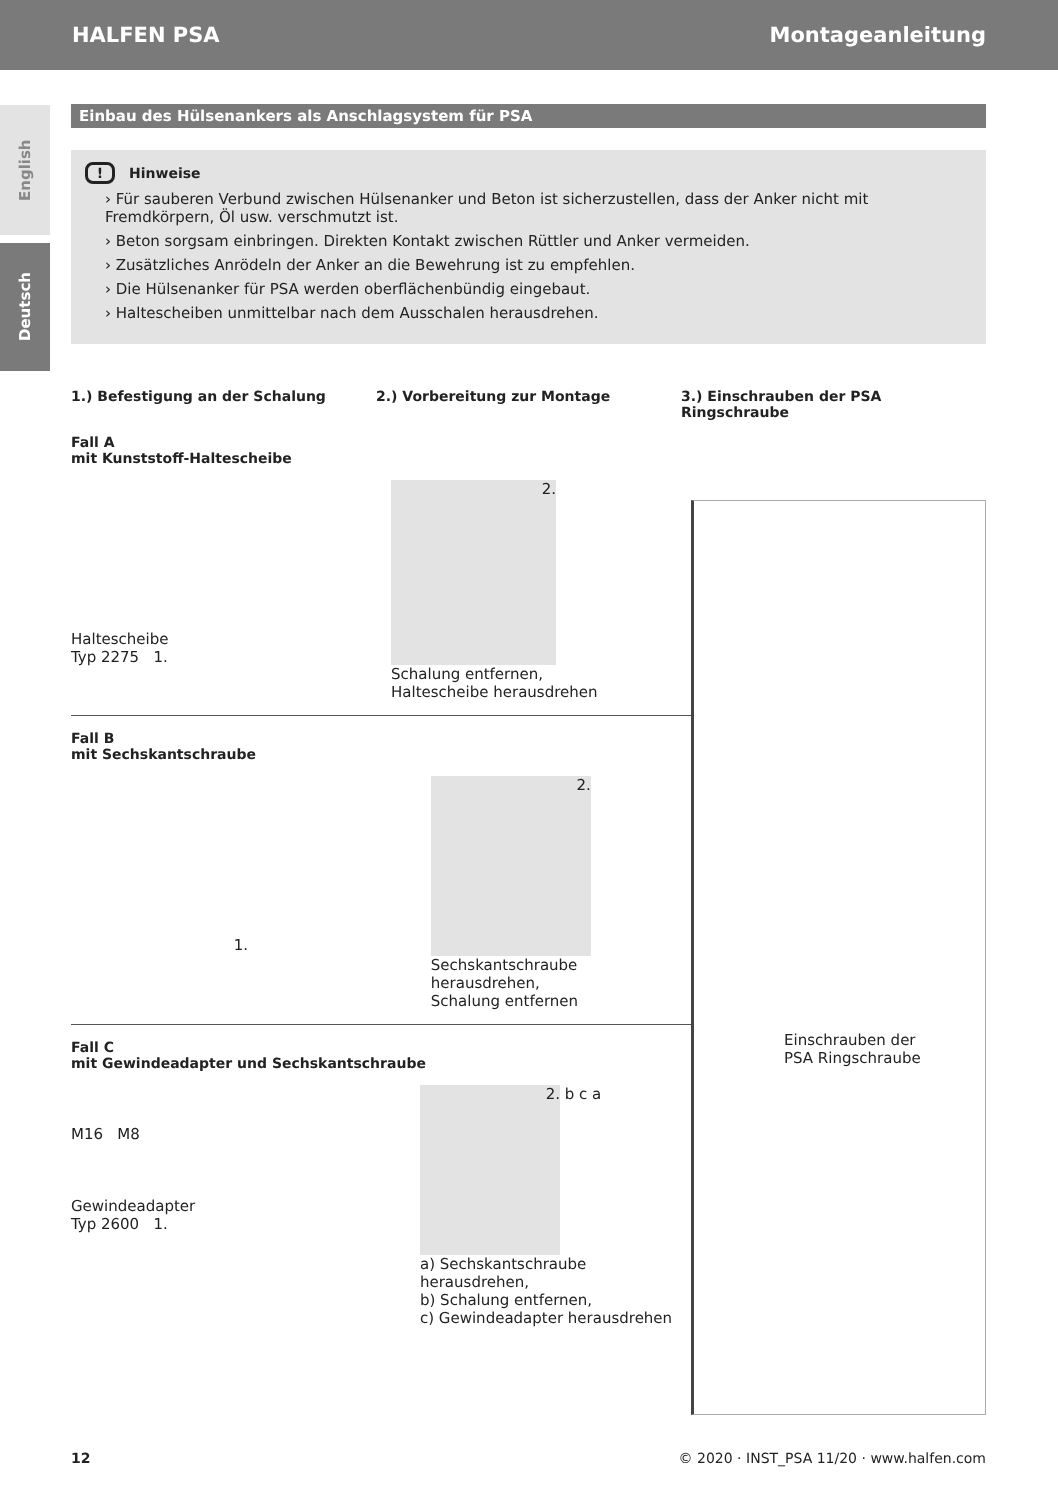HALFEN PSA Montageanleitung
English
Deutsch
Einbau des Hülsenankers als Anschlagsystem für PSA
! Hinweise
› Für sauberen Verbund zwischen Hülsenanker und Beton ist sicherzustellen, dass der Anker nicht mit Fremdkörpern, Öl usw. verschmutzt ist.
› Beton sorgsam einbringen. Direkten Kontakt zwischen Rüttler und Anker vermeiden.
› Zusätzliches Anrödeln der Anker an die Bewehrung ist zu empfehlen.
› Die Hülsenanker für PSA werden oberflächenbündig eingebaut.
› Haltescheiben unmittelbar nach dem Ausschalen herausdrehen.
1.) Befestigung an der Schalung
2.) Vorbereitung zur Montage 3.) Einschrauben der PSA Ringschraube
Fall A
mit Kunststoff-Haltescheibe
Haltescheibe
Typ 2275 1.
2.
Schalung entfernen,
Haltescheibe herausdrehen
Fall B
mit Sechskantschraube
1.
2.
Sechskantschraube herausdrehen,
Schalung entfernen
Fall C
mit Gewindeadapter und Sechskantschraube
M16 M8
Gewindeadapter
Typ 2600 1.
2.
b c a
a) Sechskantschraube herausdrehen,
b) Schalung entfernen,
c) Gewindeadapter herausdrehen
Einschrauben der
PSA Ringschraube
12 © 2020 · INST_PSA 11/20 · www.halfen.com